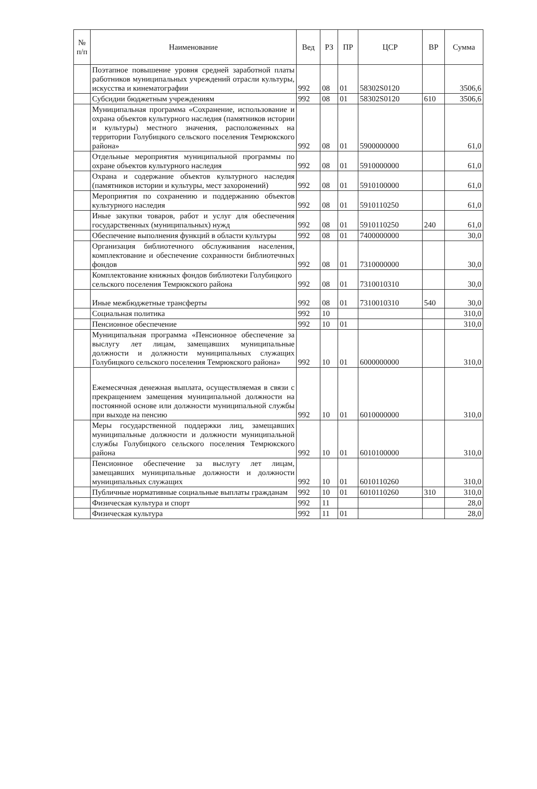| № п/п | Наименование | Вед | РЗ | ПР | ЦСР | ВР | Сумма |
| --- | --- | --- | --- | --- | --- | --- | --- |
| | Поэтапное повышение уровня средней заработной платы работников муниципальных учреждений отрасли культуры, искусства и кинематографии | 992 | 08 | 01 | 58302S0120 | | 3506,6 |
| | Субсидии бюджетным учреждениям | 992 | 08 | 01 | 58302S0120 | 610 | 3506,6 |
| | Муниципальная программа «Сохранение, использование и охрана объектов культурного наследия (памятников истории и культуры) местного значения, расположенных на территории Голубицкого сельского поселения Темрюкского района» | 992 | 08 | 01 | 5900000000 | | 61,0 |
| | Отдельные мероприятия муниципальной программы по охране объектов культурного наследия | 992 | 08 | 01 | 5910000000 | | 61,0 |
| | Охрана и содержание объектов культурного наследия (памятников истории и культуры, мест захоронений) | 992 | 08 | 01 | 5910100000 | | 61,0 |
| | Мероприятия по сохранению и поддержанию объектов культурного наследия | 992 | 08 | 01 | 5910110250 | | 61,0 |
| | Иные закупки товаров, работ и услуг для обеспечения государственных (муниципальных) нужд | 992 | 08 | 01 | 5910110250 | 240 | 61,0 |
| | Обеспечение выполнения функций в области культуры | 992 | 08 | 01 | 7400000000 | | 30,0 |
| | Организация библиотечного обслуживания населения, комплектование и обеспечение сохранности библиотечных фондов | 992 | 08 | 01 | 7310000000 | | 30,0 |
| | Комплектование книжных фондов библиотеки Голубицкого сельского поселения Темрюкского района | 992 | 08 | 01 | 7310010310 | | 30,0 |
| | Иные межбюджетные трансферты | 992 | 08 | 01 | 7310010310 | 540 | 30,0 |
| | Социальная политика | 992 | 10 | | | | 310,0 |
| | Пенсионное обеспечение | 992 | 10 | 01 | | | 310,0 |
| | Муниципальная программа «Пенсионное обеспечение за выслугу лет лицам, замещавших муниципальные должности и должности муниципальных служащих Голубицкого сельского поселения Темрюкского района» | 992 | 10 | 01 | 6000000000 | | 310,0 |
| | Ежемесячная денежная выплата, осуществляемая в связи с прекращением замещения муниципальной должности на постоянной основе или должности муниципальной службы при выходе на пенсию | 992 | 10 | 01 | 6010000000 | | 310,0 |
| | Меры государственной поддержки лиц, замещавших муниципальные должности и должности муниципальной службы Голубицкого сельского поселения Темрюкского района | 992 | 10 | 01 | 6010100000 | | 310,0 |
| | Пенсионное обеспечение за выслугу лет лицам, замещавших муниципальные должности и должности муниципальных служащих | 992 | 10 | 01 | 6010110260 | | 310,0 |
| | Публичные нормативные социальные выплаты гражданам | 992 | 10 | 01 | 6010110260 | 310 | 310,0 |
| | Физическая культура и спорт | 992 | 11 | | | | 28,0 |
| | Физическая культура | 992 | 11 | 01 | | | 28,0 |